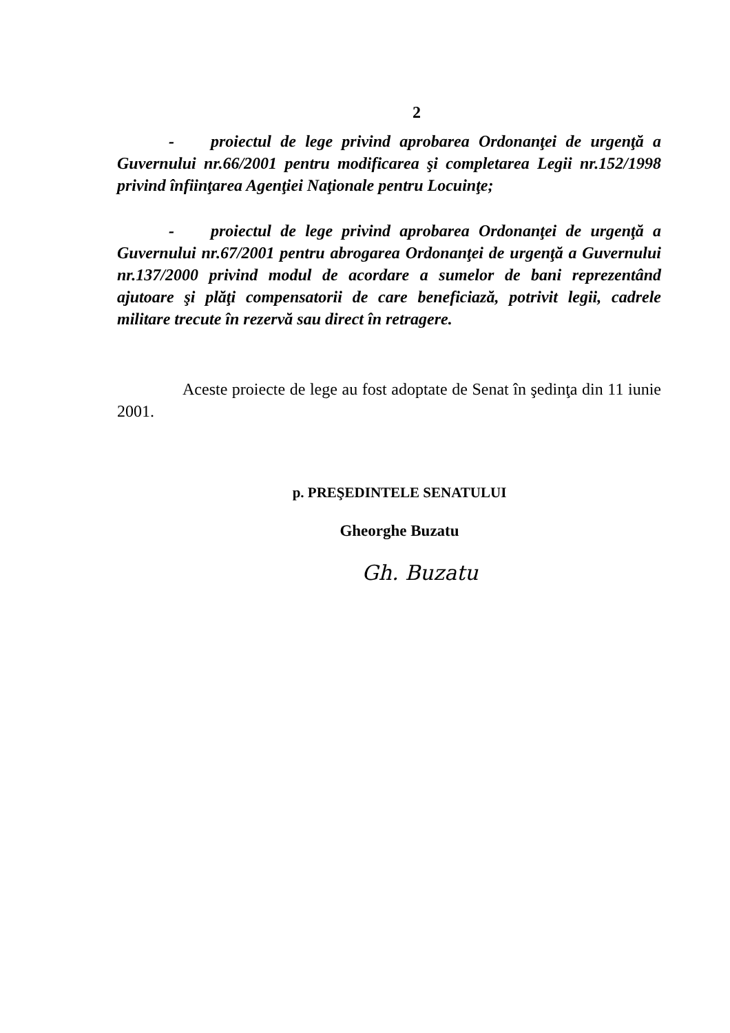2
- proiectul de lege privind aprobarea Ordonanţei de urgenţă a Guvernului nr.66/2001 pentru modificarea şi completarea Legii nr.152/1998 privind înfiinţarea Agenţiei Naţionale pentru Locuinţe;
- proiectul de lege privind aprobarea Ordonanţei de urgenţă a Guvernului nr.67/2001 pentru abrogarea Ordonanţei de urgenţă a Guvernului nr.137/2000 privind modul de acordare a sumelor de bani reprezentând ajutoare şi plăţi compensatorii de care beneficiază, potrivit legii, cadrele militare trecute în rezervă sau direct în retragere.
Aceste proiecte de lege au fost adoptate de Senat în şedinţa din 11 iunie 2001.
p. PREŞEDINTELE SENATULUI
Gheorghe Buzatu
Gh. Buzatu